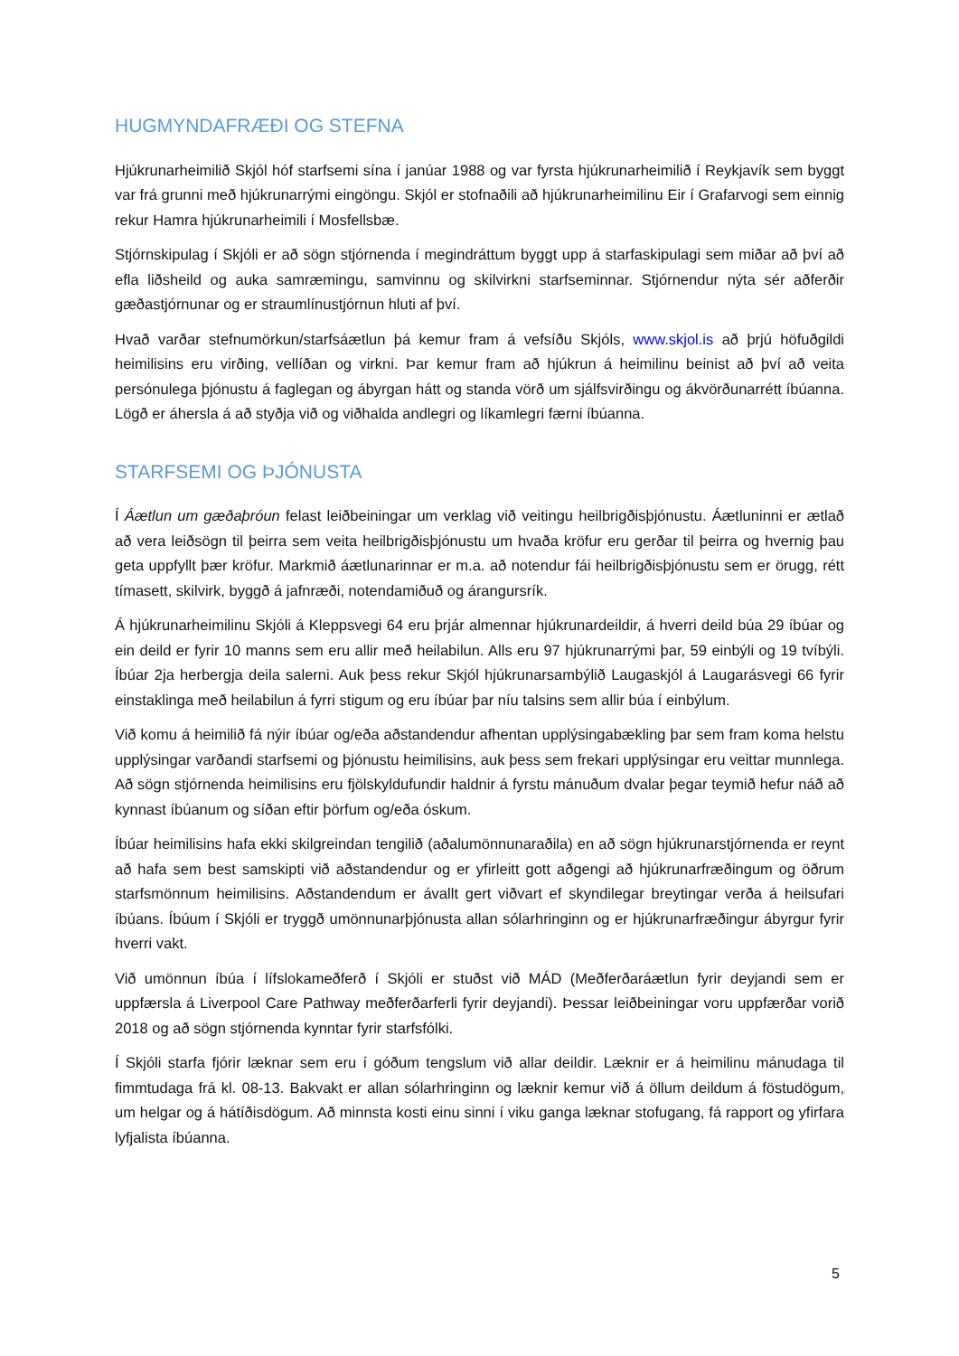HUGMYNDAFRÆÐI OG STEFNA
Hjúkrunarheimilið Skjól hóf starfsemi sína í janúar 1988 og var fyrsta hjúkrunarheimilið í Reykjavík sem byggt var frá grunni með hjúkrunarrými eingöngu. Skjól er stofnaðili að hjúkrunarheimilinu Eir í Grafarvogi sem einnig rekur Hamra hjúkrunarheimili í Mosfellsbæ.
Stjórnskipulag í Skjóli er að sögn stjórnenda í megindráttum byggt upp á starfaskipulagi sem miðar að því að efla liðsheild og auka samræmingu, samvinnu og skilvirkni starfseminnar. Stjórnendur nýta sér aðferðir gæðastjórnunar og er straumlínustjórnun hluti af því.
Hvað varðar stefnumörkun/starfsáætlun þá kemur fram á vefsíðu Skjóls, www.skjol.is að þrjú höfuðgildi heimilisins eru virðing, vellíðan og virkni. Þar kemur fram að hjúkrun á heimilinu beinist að því að veita persónulega þjónustu á faglegan og ábyrgan hátt og standa vörð um sjálfsvirðingu og ákvörðunarrétt íbúanna. Lögð er áhersla á að styðja við og viðhalda andlegri og líkamlegri færni íbúanna.
STARFSEMI OG ÞJÓNUSTA
Í Áætlun um gæðaþróun felast leiðbeiningar um verklag við veitingu heilbrigðisþjónustu. Áætluninni er ætlað að vera leiðsögn til þeirra sem veita heilbrigðisþjónustu um hvaða kröfur eru gerðar til þeirra og hvernig þau geta uppfyllt þær kröfur. Markmið áætlunarinnar er m.a. að notendur fái heilbrigðisþjónustu sem er örugg, rétt tímasett, skilvirk, byggð á jafnræði, notendamiðuð og árangursrík.
Á hjúkrunarheimilinu Skjóli á Kleppsvegi 64 eru þrjár almennar hjúkrunardeildir, á hverri deild búa 29 íbúar og ein deild er fyrir 10 manns sem eru allir með heilabilun. Alls eru 97 hjúkrunarrými þar, 59 einbýli og 19 tvíbýli. Íbúar 2ja herbergja deila salerni. Auk þess rekur Skjól hjúkrunarsambýlið Laugaskjól á Laugarásvegi 66 fyrir einstaklinga með heilabilun á fyrri stigum og eru íbúar þar níu talsins sem allir búa í einbýlum.
Við komu á heimilið fá nýir íbúar og/eða aðstandendur afhentan upplýsingabækling þar sem fram koma helstu upplýsingar varðandi starfsemi og þjónustu heimilisins, auk þess sem frekari upplýsingar eru veittar munnlega. Að sögn stjórnenda heimilisins eru fjölskyldufundir haldnir á fyrstu mánuðum dvalar þegar teymið hefur náð að kynnast íbúanum og síðan eftir þörfum og/eða óskum.
Íbúar heimilisins hafa ekki skilgreindan tengilið (aðalumönnunaraðila) en að sögn hjúkrunarstjórnenda er reynt að hafa sem best samskipti við aðstandendur og er yfirleitt gott aðgengi að hjúkrunarfræðingum og öðrum starfsmönnum heimilisins. Aðstandendum er ávallt gert viðvart ef skyndilegar breytingar verða á heilsufari íbúans. Íbúum í Skjóli er tryggð umönnunarþjónusta allan sólarhringinn og er hjúkrunarfræðingur ábyrgur fyrir hverri vakt.
Við umönnun íbúa í lífslokameðferð í Skjóli er stuðst við MÁD (Meðferðaráætlun fyrir deyjandi sem er uppfærsla á Liverpool Care Pathway meðferðarferli fyrir deyjandi). Þessar leiðbeiningar voru uppfærðar vorið 2018 og að sögn stjórnenda kynntar fyrir starfsfólki.
Í Skjóli starfa fjórir læknar sem eru í góðum tengslum við allar deildir. Læknir er á heimilinu mánudaga til fimmtudaga frá kl. 08-13. Bakvakt er allan sólarhringinn og læknir kemur við á öllum deildum á föstudögum, um helgar og á hátíðisdögum. Að minnsta kosti einu sinni í viku ganga læknar stofugang, fá rapport og yfirfara lyfjalista íbúanna.
5